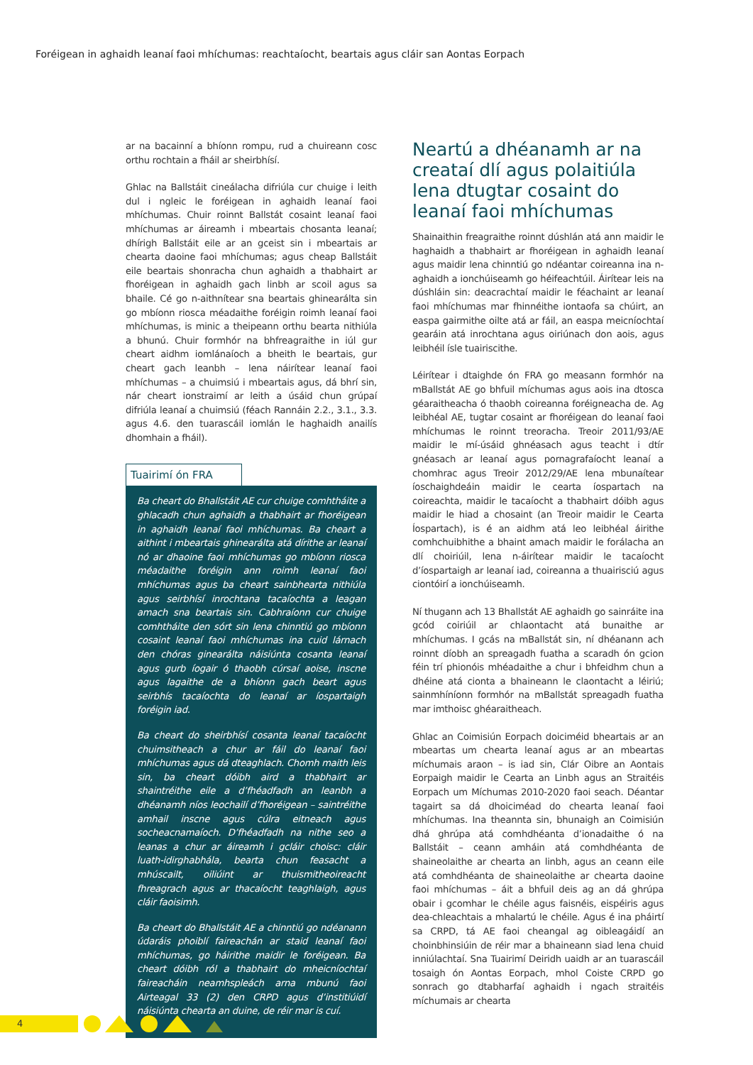Foréigean in aghaidh leanaí faoi mhíchumas: reachtaíocht, beartais agus cláir san Aontas Eorpach
ar na bacainní a bhíonn rompu, rud a chuireann cosc orthu rochtain a fháil ar sheirbhísí.
Ghlac na Ballstáit cineálacha difriúla cur chuige i leith dul i ngleic le foréigean in aghaidh leanaí faoi mhíchumas. Chuir roinnt Ballstát cosaint leanaí faoi mhíchumas ar áireamh i mbeartais chosanta leanaí; dhírigh Ballstáit eile ar an gceist sin i mbeartais ar chearta daoine faoi mhíchumas; agus cheap Ballstáit eile beartais shonracha chun aghaidh a thabhairt ar fhoréigean in aghaidh gach linbh ar scoil agus sa bhaile. Cé go n-aithnítear sna beartais ghinearálta sin go mbíonn riosca méadaithe foréigin roimh leanaí faoi mhíchumas, is minic a theipeann orthu bearta nithiúla a bhunú. Chuir formhór na bhfreagraithe in iúl gur cheart aidhm iomlánaíoch a bheith le beartais, gur cheart gach leanbh – lena náirítear leanaí faoi mhíchumas – a chuimsiú i mbeartais agus, dá bhrí sin, nár cheart ionstraimí ar leith a úsáid chun grúpaí difriúla leanaí a chuimsiú (féach Rannáin 2.2., 3.1., 3.3. agus 4.6. den tuarascáil iomlán le haghaidh anailís dhomhain a fháil).
Tuairimí ón FRA
Ba cheart do Bhallstáit AE cur chuige comhtháite a ghlacadh chun aghaidh a thabhairt ar fhoréigean in aghaidh leanaí faoi mhíchumas. Ba cheart a aithint i mbeartais ghinearálta atá dírithe ar leanaí nó ar dhaoine faoi mhíchumas go mbíonn riosca méadaithe foréigin ann roimh leanaí faoi mhíchumas agus ba cheart sainbhearta nithiúla agus seirbhísí inrochtana tacaíochta a leagan amach sna beartais sin. Cabhraíonn cur chuige comhtháite den sórt sin lena chinntiú go mbíonn cosaint leanaí faoi mhíchumas ina cuid lárnach den chóras ginearálta náisiúnta cosanta leanaí agus gurb íogair ó thaobh cúrsaí aoise, inscne agus lagaithe de a bhíonn gach beart agus seirbhís tacaíochta do leanaí ar íospartaigh foréigin iad.
Ba cheart do sheirbhísí cosanta leanaí tacaíocht chuimsitheach a chur ar fáil do leanaí faoi mhíchumas agus dá dteaghlach. Chomh maith leis sin, ba cheart dóibh aird a thabhairt ar shaintréithe eile a d’fhéadfadh an leanbh a dhéanamh níos leochailí d’fhoréigean – saintréithe amhail inscne agus cúlra eitneach agus socheacnamaíoch. D’fhéadfadh na nithe seo a leanas a chur ar áireamh i gcláir choisc: cláir luath-idirghabhála, bearta chun feasacht a mhúscailt, oiliúint ar thuismitheoireacht fhreagrach agus ar thacaíocht teaghlaigh, agus cláir faoisimh.
Ba cheart do Bhallstáit AE a chinntiú go ndéanann údaráis phoiblí faireachán ar staid leanaí faoi mhíchumas, go háirithe maidir le foréigean. Ba cheart dóibh ról a thabhairt do mheicníochtaí faireacháin neamhspleách arna mbunú faoi Airteagal 33 (2) den CRPD agus d’institiúidí náisiúnta chearta an duine, de réir mar is cuí.
Neartú a dhéanamh ar na creataí dlí agus polaitiúla lena dtugtar cosaint do leanaí faoi mhíchumas
Shainaithin freagraithe roinnt dúshlán atá ann maidir le haghaidh a thabhairt ar fhoréigean in aghaidh leanaí agus maidir lena chinntiú go ndéantar coireanna ina n-aghaidh a ionchúiseamh go héifeachtúil. Áirítear leis na dúshláin sin: deacrachtaí maidir le féachaint ar leanaí faoi mhíchumas mar fhinnéithe iontaofa sa chúirt, an easpa gairmithe oilte atá ar fáil, an easpa meicníochtaí gearáin atá inrochtana agus oiriúnach don aois, agus leibhéil ísle tuairiscithe.
Léirítear i dtaighde ón FRA go measann formhór na mBallstát AE go bhfuil míchumas agus aois ina dtosca géaraitheacha ó thaobh coireanna foréigneacha de. Ag leibhéal AE, tugtar cosaint ar fhoréigean do leanaí faoi mhíchumas le roinnt treoracha. Treoir 2011/93/AE maidir le mí-úsáid ghnéasach agus teacht i dtír gnéasach ar leanaí agus pornagrafaíocht leanaí a chomhrac agus Treoir 2012/29/AE lena mbunaítear íoschaighdeáin maidir le cearta íospartach na coireachta, maidir le tacaíocht a thabhairt dóibh agus maidir le hiad a chosaint (an Treoir maidir le Cearta Íospartach), is é an aidhm atá leo leibhéal áirithe comhchuibhithe a bhaint amach maidir le forálacha an dlí choiriúil, lena n-áirítear maidir le tacaíocht d’íospartaigh ar leanaí iad, coireanna a thuairisciú agus ciontóirí a ionchúiseamh.
Ní thugann ach 13 Bhallstát AE aghaidh go sainráite ina gcód coiriúil ar chlaontacht atá bunaithe ar mhíchumas. I gcás na mBallstát sin, ní dhéanann ach roinnt díobh an spreagadh fuatha a scaradh ón gcion féin trí phionóis mhéadaithe a chur i bhfeidhm chun a dhéine atá cionta a bhaineann le claontacht a léiriú; sainmhíníonn formhór na mBallstát spreagadh fuatha mar imthoisc ghéaraitheach.
Ghlac an Coimisiún Eorpach doiciméid bheartais ar an mbeartas um chearta leanaí agus ar an mbeartas míchumais araon – is iad sin, Clár Oibre an Aontais Eorpaigh maidir le Cearta an Linbh agus an Straitéis Eorpach um Míchumas 2010-2020 faoi seach. Déantar tagairt sa dá dhoiciméad do chearta leanaí faoi mhíchumas. Ina theannta sin, bhunaigh an Coimisiún dhá ghrúpa atá comhdhéanta d’ionadaithe ó na Ballstáit – ceann amháin atá comhdhéanta de shaineolaithe ar chearta an linbh, agus an ceann eile atá comhdhéanta de shaineolaithe ar chearta daoine faoi mhíchumas – áit a bhfuil deis ag an dá ghrúpa obair i gcomhar le chéile agus faisnéis, eispéiris agus dea-chleachtais a mhalartú le chéile. Agus é ina pháirtí sa CRPD, tá AE faoi cheangal ag oibleagáidí an choinbhinsiúin de réir mar a bhaineann siad lena chuid inniúlachtaí. Sna Tuairimí Deiridh uaidh ar an tuarascáil tosaigh ón Aontas Eorpach, mhol Coiste CRPD go sonrach go dtabharfaí aghaidh i ngach straitéis míchumais ar chearta
4